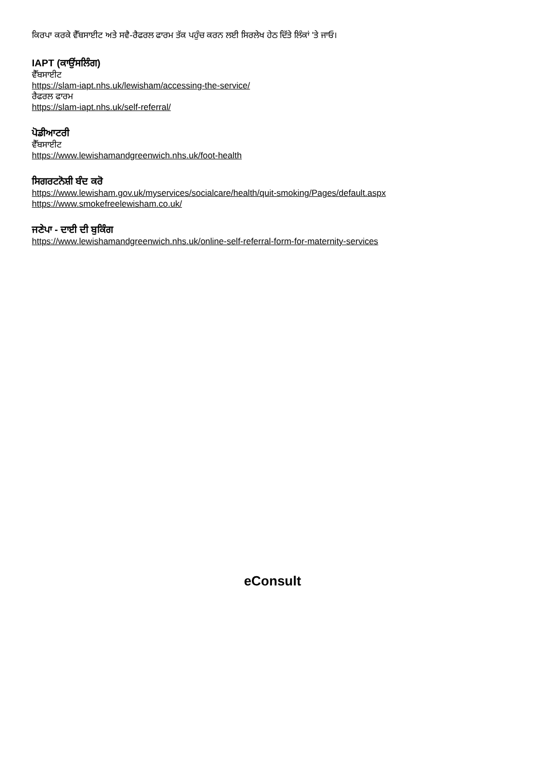ਕਿਰਪਾ ਕਰਕੇ ਵੈੱਬਸਾਈਟ ਅਤੇ ਸਵੈ-ਰੈਫਰਲ ਫਾਰਮ ਤੱਕ ਪਹੁੰਚ ਕਰਨ ਲਈ ਸਿਰਲੇਖ ਹੇਠ ਦਿੱਤੇ ਲਿੰਕਾਂ 'ਤੇ ਜਾਓ।
IAPT (ਕਾਉਂਸਲਿੰਗ)
ਵੈੱਬਸਾਈਟ
https://slam-iapt.nhs.uk/lewisham/accessing-the-service/
ਰੈਫਰਲ ਫਾਰਮ
https://slam-iapt.nhs.uk/self-referral/
ਪੋਡੀਆਟਰੀ
ਵੈੱਬਸਾਈਟ
https://www.lewishamandgreenwich.nhs.uk/foot-health
ਸਿਗਰਟਨੋਸ਼ੀ ਬੰਦ ਕਰੋ
https://www.lewisham.gov.uk/myservices/socialcare/health/quit-smoking/Pages/default.aspx
https://www.smokefreelewisham.co.uk/
ਜਣੇਪਾ - ਦਾਈ ਦੀ ਬੁਕਿੰਗ
https://www.lewishamandgreenwich.nhs.uk/online-self-referral-form-for-maternity-services
eConsult